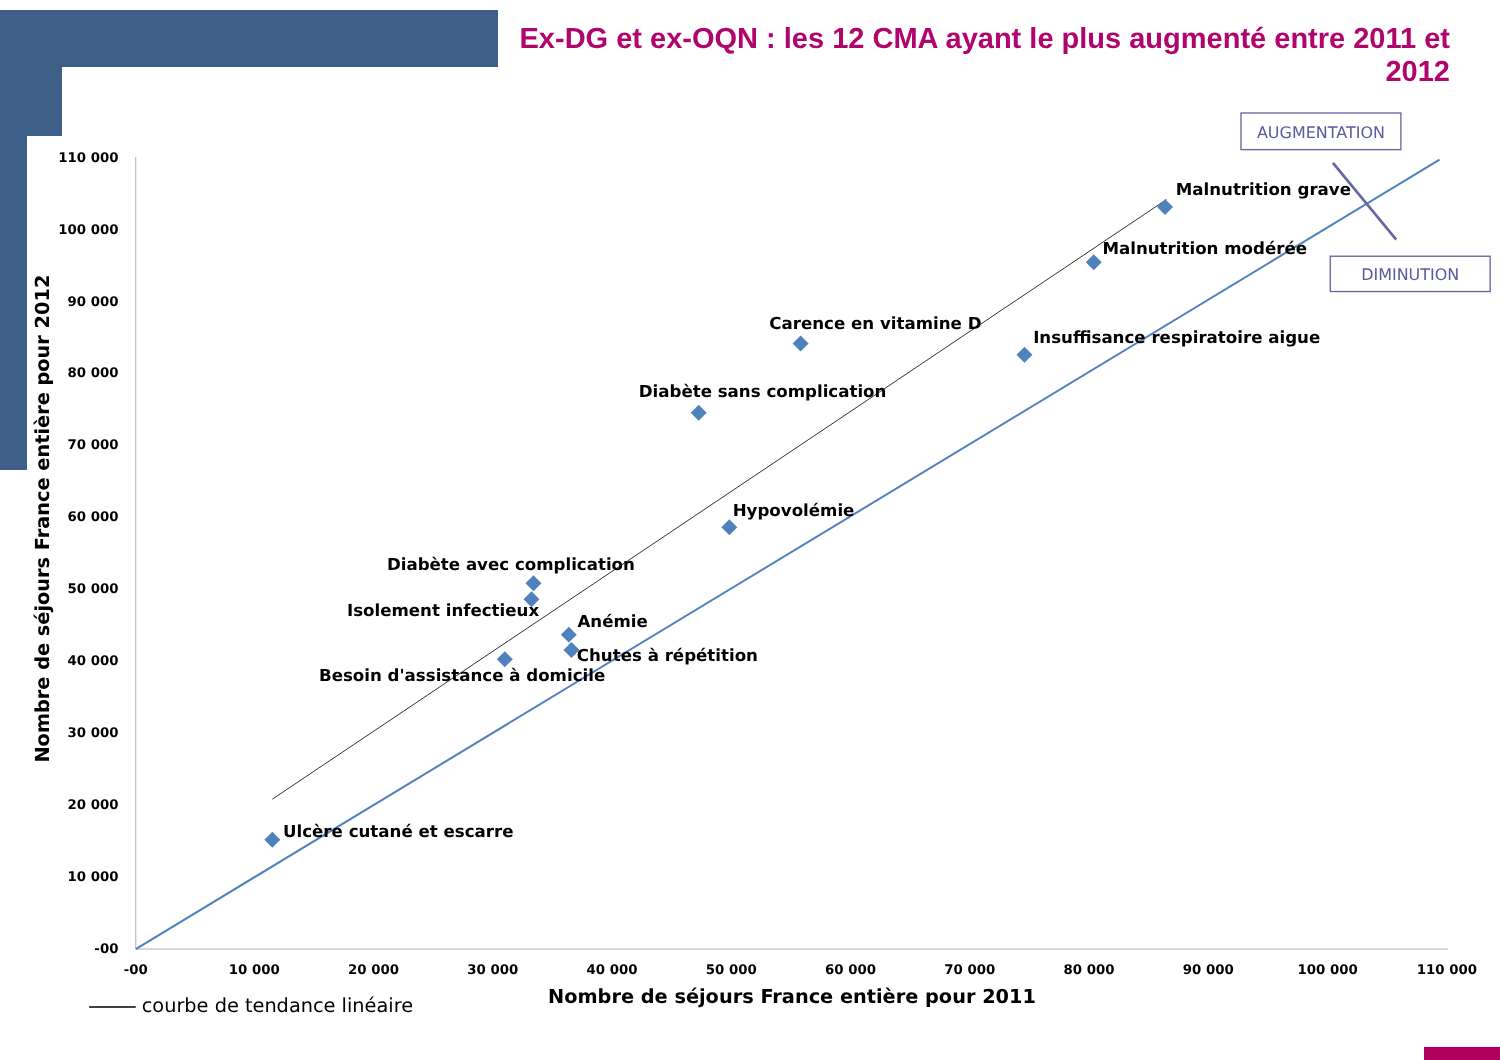Ex-DG et ex-OQN : les 12 CMA ayant le plus augmenté entre 2011 et 2012
110 000
100 000
90 000
80 000
70 000
60 000
50 000
40 000
30 000
20 000
10 000
-00
-00
10 000
20 000
30 000
40 000
50 000
60 000
70 000
80 000
90 000
100 000
110 000
Malnutrition grave
Malnutrition modérée
Carence en vitamine D
Insuffisance respiratoire aigue
Diabète sans complication
Hypovolémie
Diabète avec complication
Isolement infectieux
Anémie
Chutes à répétition
Besoin d'assistance à domicile
Ulcère cutané et escarre
AUGMENTATION
DIMINUTION
Nombre de séjours France entière pour 2012
Nombre de séjours France entière pour 2011
courbe de tendance linéaire